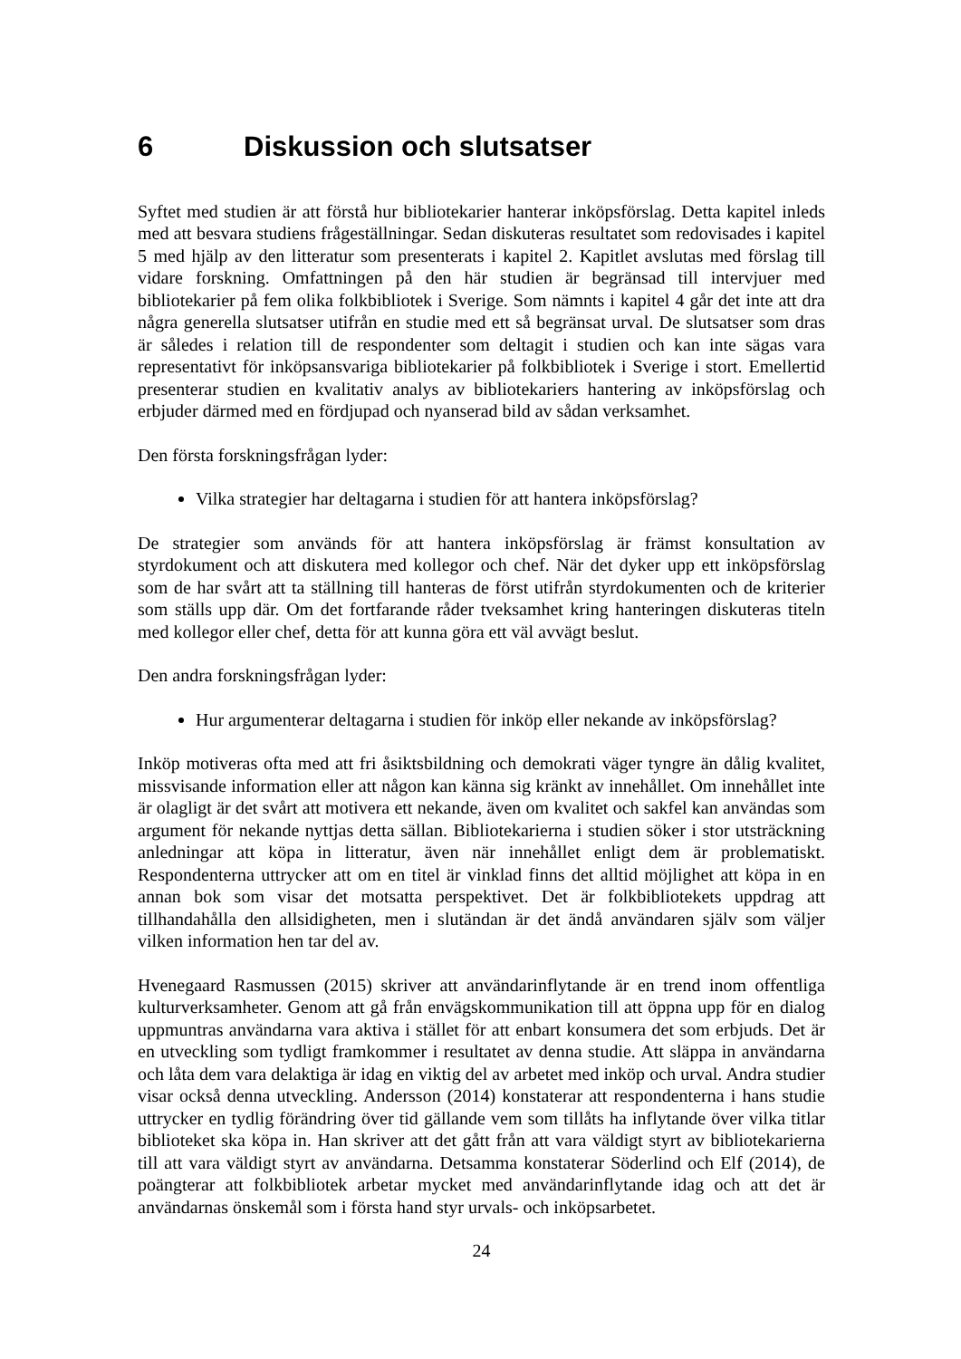6 Diskussion och slutsatser
Syftet med studien är att förstå hur bibliotekarier hanterar inköpsförslag. Detta kapitel inleds med att besvara studiens frågeställningar. Sedan diskuteras resultatet som redovisades i kapitel 5 med hjälp av den litteratur som presenterats i kapitel 2. Kapitlet avslutas med förslag till vidare forskning. Omfattningen på den här studien är begränsad till intervjuer med bibliotekarier på fem olika folkbibliotek i Sverige. Som nämnts i kapitel 4 går det inte att dra några generella slutsatser utifrån en studie med ett så begränsat urval. De slutsatser som dras är således i relation till de respondenter som deltagit i studien och kan inte sägas vara representativt för inköpsansvariga bibliotekarier på folkbibliotek i Sverige i stort. Emellertid presenterar studien en kvalitativ analys av bibliotekariers hantering av inköpsförslag och erbjuder därmed med en fördjupad och nyanserad bild av sådan verksamhet.
Den första forskningsfrågan lyder:
Vilka strategier har deltagarna i studien för att hantera inköpsförslag?
De strategier som används för att hantera inköpsförslag är främst konsultation av styrdokument och att diskutera med kollegor och chef. När det dyker upp ett inköpsförslag som de har svårt att ta ställning till hanteras de först utifrån styrdokumenten och de kriterier som ställs upp där. Om det fortfarande råder tveksamhet kring hanteringen diskuteras titeln med kollegor eller chef, detta för att kunna göra ett väl avvägt beslut.
Den andra forskningsfrågan lyder:
Hur argumenterar deltagarna i studien för inköp eller nekande av inköpsförslag?
Inköp motiveras ofta med att fri åsiktsbildning och demokrati väger tyngre än dålig kvalitet, missvisande information eller att någon kan känna sig kränkt av innehållet. Om innehållet inte är olagligt är det svårt att motivera ett nekande, även om kvalitet och sakfel kan användas som argument för nekande nyttjas detta sällan. Bibliotekarierna i studien söker i stor utsträckning anledningar att köpa in litteratur, även när innehållet enligt dem är problematiskt. Respondenterna uttrycker att om en titel är vinklad finns det alltid möjlighet att köpa in en annan bok som visar det motsatta perspektivet. Det är folkbibliotekets uppdrag att tillhandahålla den allsidigheten, men i slutändan är det ändå användaren själv som väljer vilken information hen tar del av.
Hvenegaard Rasmussen (2015) skriver att användarinflytande är en trend inom offentliga kulturverksamheter. Genom att gå från envägskommunikation till att öppna upp för en dialog uppmuntras användarna vara aktiva i stället för att enbart konsumera det som erbjuds. Det är en utveckling som tydligt framkommer i resultatet av denna studie. Att släppa in användarna och låta dem vara delaktiga är idag en viktig del av arbetet med inköp och urval. Andra studier visar också denna utveckling. Andersson (2014) konstaterar att respondenterna i hans studie uttrycker en tydlig förändring över tid gällande vem som tillåts ha inflytande över vilka titlar biblioteket ska köpa in. Han skriver att det gått från att vara väldigt styrt av bibliotekarierna till att vara väldigt styrt av användarna. Detsamma konstaterar Söderlind och Elf (2014), de poängterar att folkbibliotek arbetar mycket med användarinflytande idag och att det är användarnas önskemål som i första hand styr urvals- och inköpsarbetet.
24